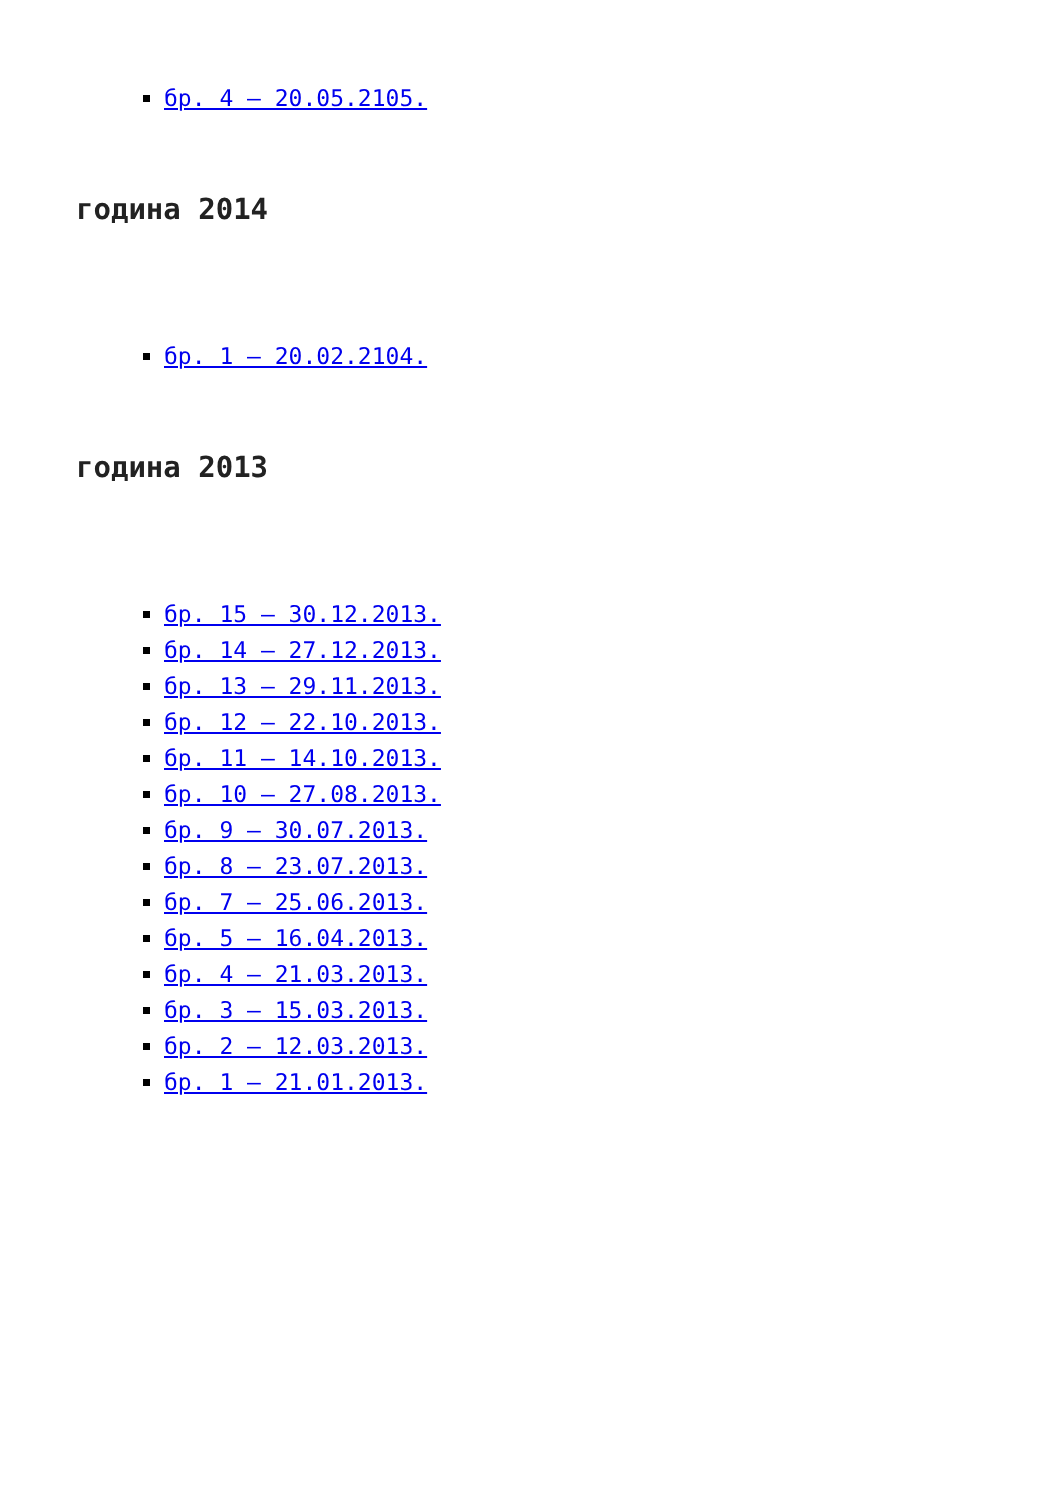бр. 4 – 20.05.2105.
година 2014
бр. 1 – 20.02.2104.
година 2013
бр. 15 – 30.12.2013.
бр. 14 – 27.12.2013.
бр. 13 – 29.11.2013.
бр. 12 – 22.10.2013.
бр. 11 – 14.10.2013.
бр. 10 – 27.08.2013.
бр. 9 – 30.07.2013.
бр. 8 – 23.07.2013.
бр. 7 – 25.06.2013.
бр. 5 – 16.04.2013.
бр. 4 – 21.03.2013.
бр. 3 – 15.03.2013.
бр. 2 – 12.03.2013.
бр. 1 – 21.01.2013.